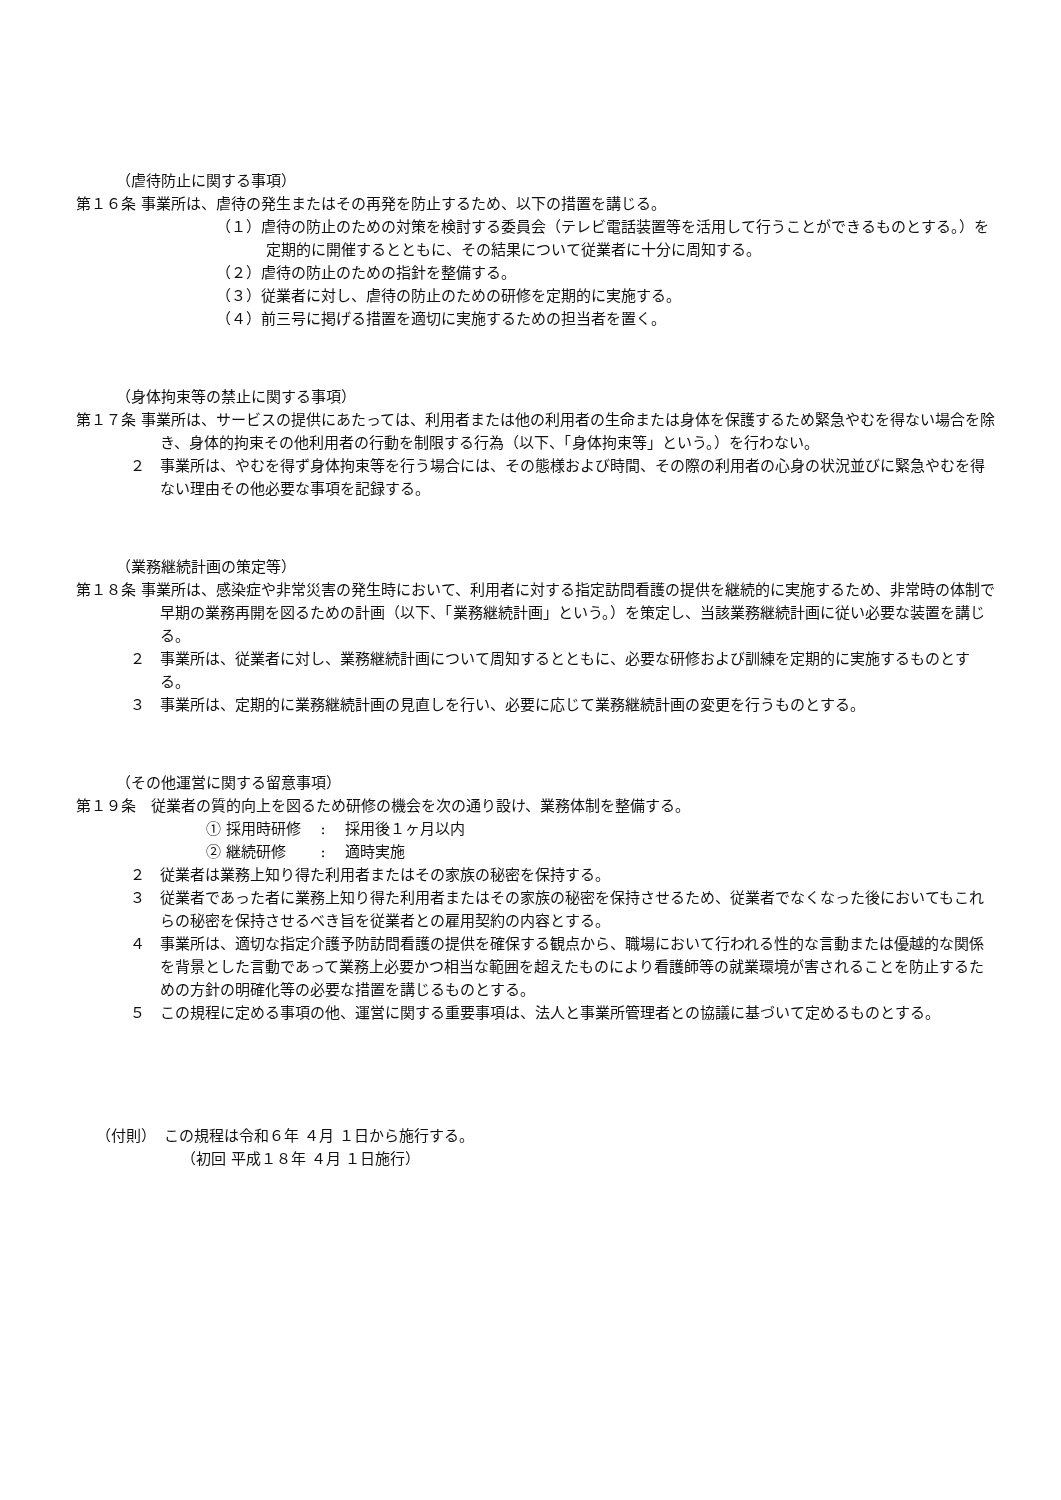（虐待防止に関する事項）
第１６条 事業所は、虐待の発生またはその再発を防止するため、以下の措置を講じる。
（１）虐待の防止のための対策を検討する委員会（テレビ電話装置等を活用して行うことができるものとする。）を定期的に開催するとともに、その結果について従業者に十分に周知する。
（２）虐待の防止のための指針を整備する。
（３）従業者に対し、虐待の防止のための研修を定期的に実施する。
（４）前三号に掲げる措置を適切に実施するための担当者を置く。
（身体拘束等の禁止に関する事項）
第１７条 事業所は、サービスの提供にあたっては、利用者または他の利用者の生命または身体を保護するため緊急やむを得ない場合を除き、身体的拘束その他利用者の行動を制限する行為（以下、「身体拘束等」という。）を行わない。
２　事業所は、やむを得ず身体拘束等を行う場合には、その態様および時間、その際の利用者の心身の状況並びに緊急やむを得ない理由その他必要な事項を記録する。
（業務継続計画の策定等）
第１８条 事業所は、感染症や非常災害の発生時において、利用者に対する指定訪問看護の提供を継続的に実施するため、非常時の体制で早期の業務再開を図るための計画（以下、「業務継続計画」という。）を策定し、当該業務継続計画に従い必要な装置を講じる。
２　事業所は、従業者に対し、業務継続計画について周知するとともに、必要な研修および訓練を定期的に実施するものとする。
３　事業所は、定期的に業務継続計画の見直しを行い、必要に応じて業務継続計画の変更を行うものとする。
（その他運営に関する留意事項）
第１９条　従業者の質的向上を図るため研修の機会を次の通り設け、業務体制を整備する。
① 採用時研修　 :　 採用後１ヶ月以内
② 継続研修　　 :　 適時実施
２　従業者は業務上知り得た利用者またはその家族の秘密を保持する。
３　従業者であった者に業務上知り得た利用者またはその家族の秘密を保持させるため、従業者でなくなった後においてもこれらの秘密を保持させるべき旨を従業者との雇用契約の内容とする。
４　事業所は、適切な指定介護予防訪問看護の提供を確保する観点から、職場において行われる性的な言動または優越的な関係を背景とした言動であって業務上必要かつ相当な範囲を超えたものにより看護師等の就業環境が害されることを防止するための方針の明確化等の必要な措置を講じるものとする。
５　この規程に定める事項の他、運営に関する重要事項は、法人と事業所管理者との協議に基づいて定めるものとする。
（付則）　この規程は令和６年 ４月 １日から施行する。
（初回 平成１８年 ４月 １日施行）